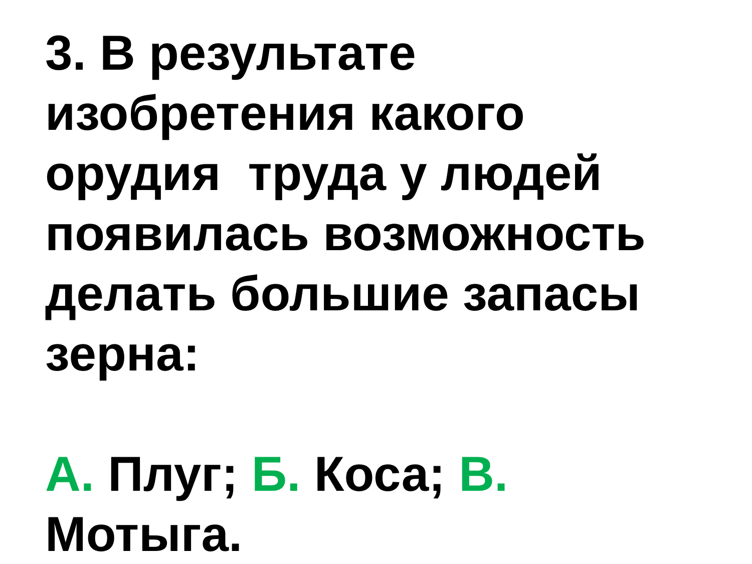3. В результате
изобретения какого
орудия труда у людей
появилась возможность
делать большие запасы
зерна:
А. Плуг; Б. Коса; В.
Мотыга.